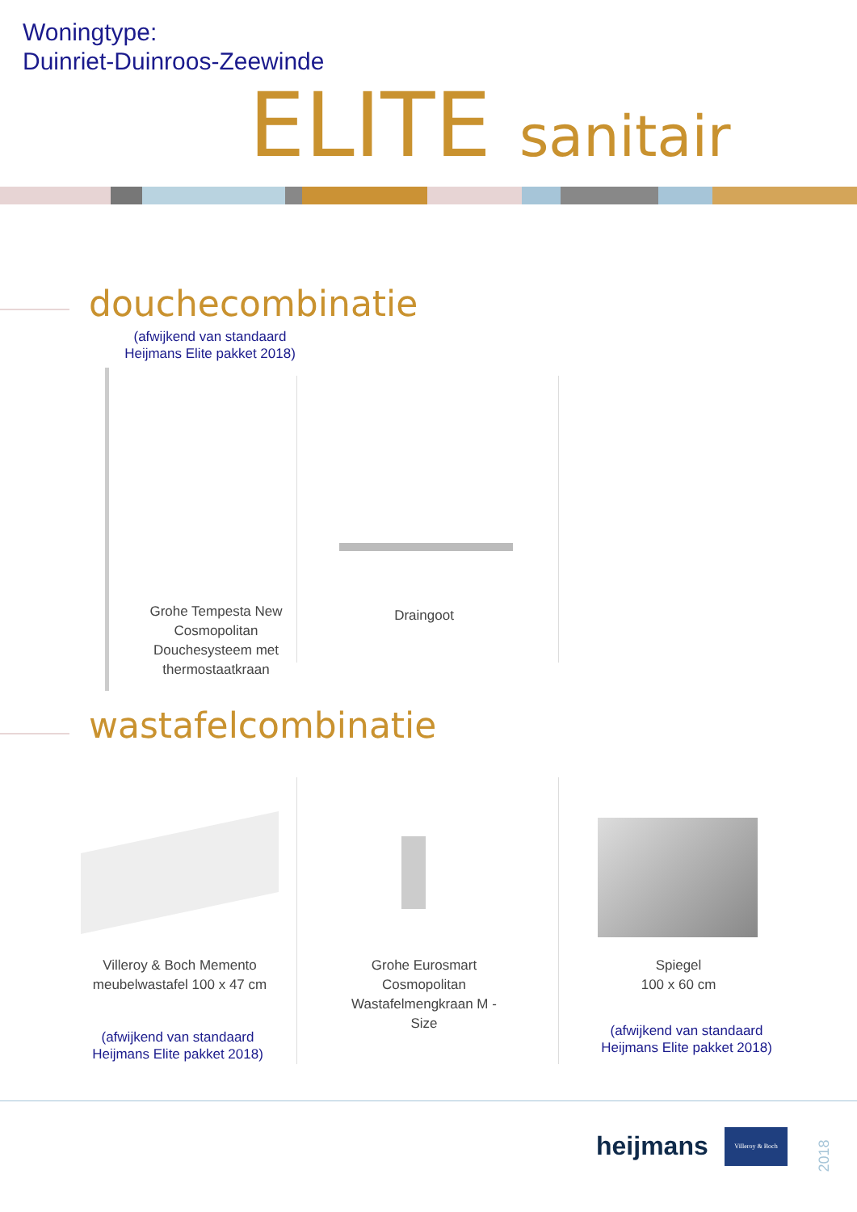Woningtype:
Duinriet-Duinroos-Zeewinde
ELITE sanitair
douchecombinatie
(afwijkend van standaard
Heijmans Elite pakket 2018)
Grohe Tempesta New Cosmopolitan Douchesysteem met thermostaatkraan
Draingoot
wastafelcombinatie
Villeroy & Boch Memento meubelwastafel 100 x 47 cm
(afwijkend van standaard
Heijmans Elite pakket 2018)
Grohe Eurosmart Cosmopolitan Wastafelmengkraan M - Size
Spiegel
100 x 60 cm
(afwijkend van standaard
Heijmans Elite pakket 2018)
heijmans
Villeroy & Boch
2018